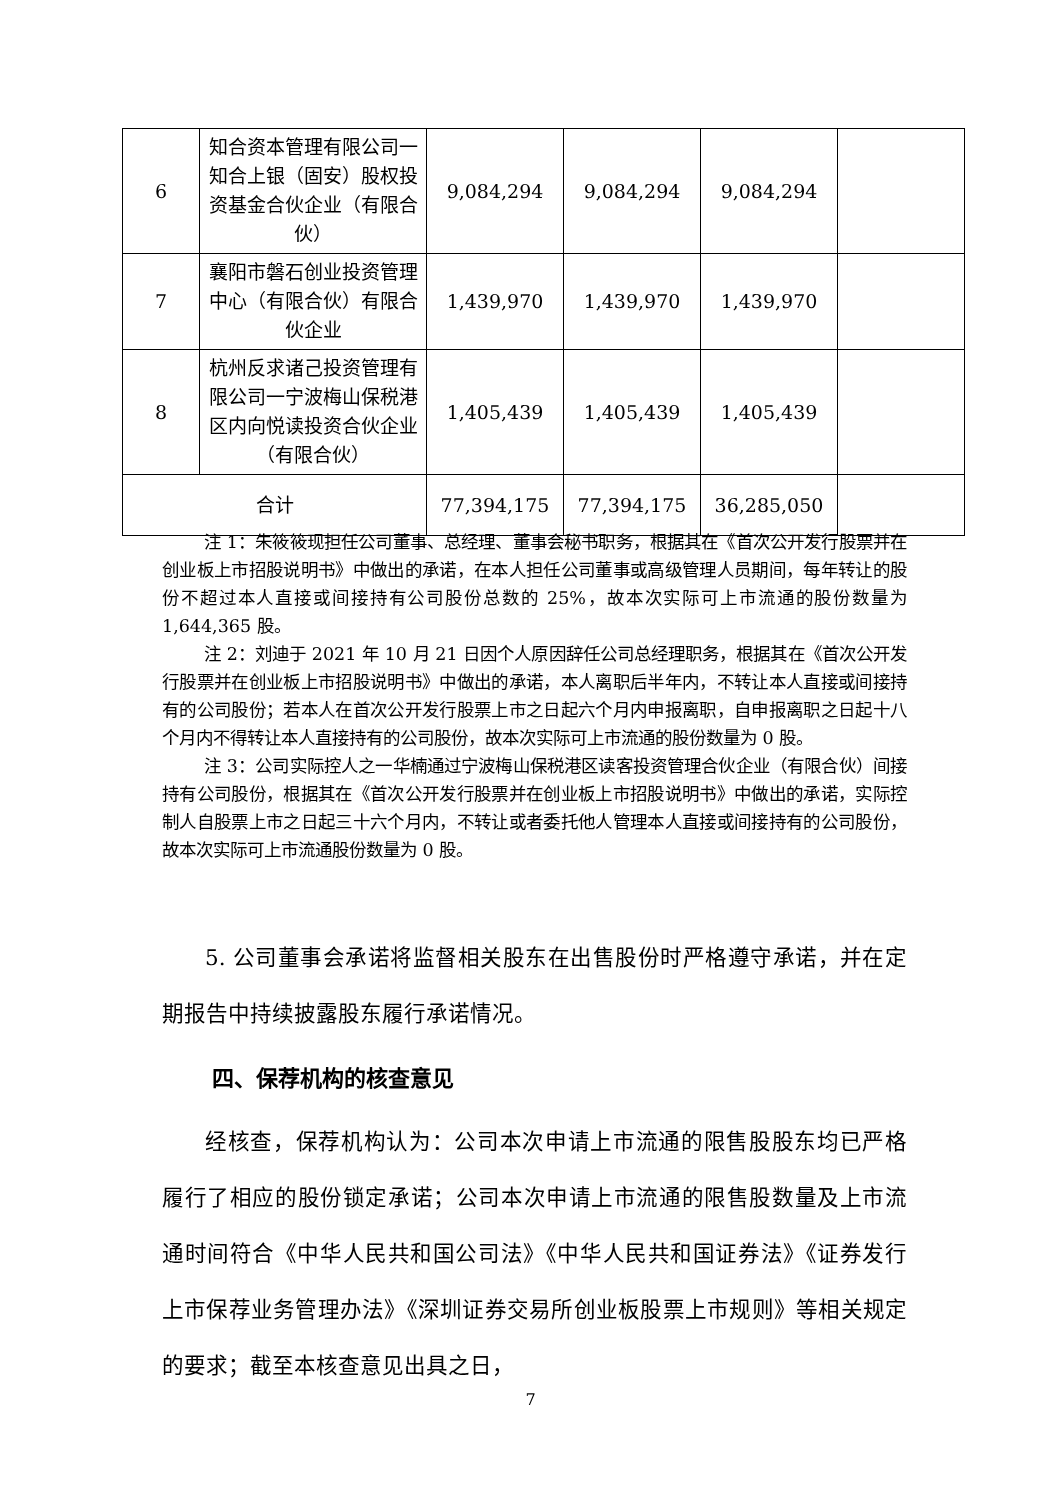| 6 | 知合资本管理有限公司一知合上银（固安）股权投资基金合伙企业（有限合伙） | 9,084,294 | 9,084,294 | 9,084,294 | |
| 7 | 襄阳市磐石创业投资管理中心（有限合伙）有限合伙企业 | 1,439,970 | 1,439,970 | 1,439,970 | |
| 8 | 杭州反求诸己投资管理有限公司一宁波梅山保税港区内向悦读投资合伙企业（有限合伙） | 1,405,439 | 1,405,439 | 1,405,439 | |
| 合计 | | 77,394,175 | 77,394,175 | 36,285,050 | |
注 1：朱筱筱现担任公司董事、总经理、董事会秘书职务，根据其在《首次公开发行股票并在创业板上市招股说明书》中做出的承诺，在本人担任公司董事或高级管理人员期间，每年转让的股份不超过本人直接或间接持有公司股份总数的 25%，故本次实际可上市流通的股份数量为 1,644,365 股。
注 2：刘迪于 2021 年 10 月 21 日因个人原因辞任公司总经理职务，根据其在《首次公开发行股票并在创业板上市招股说明书》中做出的承诺，本人离职后半年内，不转让本人直接或间接持有的公司股份；若本人在首次公开发行股票上市之日起六个月内申报离职，自申报离职之日起十八个月内不得转让本人直接持有的公司股份，故本次实际可上市流通的股份数量为 0 股。
注 3：公司实际控人之一华楠通过宁波梅山保税港区读客投资管理合伙企业（有限合伙）间接持有公司股份，根据其在《首次公开发行股票并在创业板上市招股说明书》中做出的承诺，实际控制人自股票上市之日起三十六个月内，不转让或者委托他人管理本人直接或间接持有的公司股份，故本次实际可上市流通股份数量为 0 股。
5. 公司董事会承诺将监督相关股东在出售股份时严格遵守承诺，并在定期报告中持续披露股东履行承诺情况。
四、保荐机构的核查意见
经核查，保荐机构认为：公司本次申请上市流通的限售股股东均已严格履行了相应的股份锁定承诺；公司本次申请上市流通的限售股数量及上市流通时间符合《中华人民共和国公司法》《中华人民共和国证券法》《证券发行上市保荐业务管理办法》《深圳证券交易所创业板股票上市规则》等相关规定的要求；截至本核查意见出具之日，
7